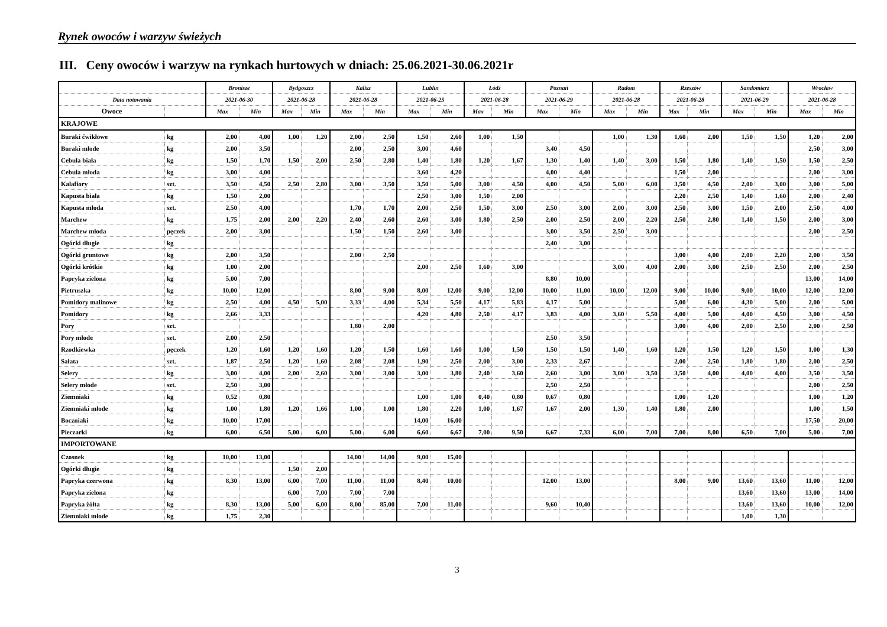Rynek owoców i warzyw świeżych
III. Ceny owoców i warzyw na rynkach hurtowych w dniach: 25.06.2021-30.06.2021r
| | | Bronisze | | Bydgoszcz | | Kalisz | | Lublin | | Łódź | | Poznań | | Radom | | Rzeszów | | Sandomierz | | Wrocław | |
| --- | --- | --- | --- | --- | --- | --- | --- | --- | --- | --- | --- | --- | --- | --- | --- | --- | --- | --- | --- | --- | --- |
| Data notowania | | 2021-06-30 | | 2021-06-28 | | 2021-06-28 | | 2021-06-25 | | 2021-06-28 | | 2021-06-29 | | 2021-06-28 | | 2021-06-28 | | 2021-06-29 | | 2021-06-28 | |
| Owoce | | Max | Min | Max | Min | Max | Min | Max | Min | Max | Min | Max | Min | Max | Min | Max | Min | Max | Min | Max | Min |
| KRAJOWE | | | | | | | | | | | | | | | | | | | | | |
| Buraki ćwikłowe | kg | 2,00 | 4,00 | 1,00 | 1,20 | 2,00 | 2,50 | 1,50 | 2,60 | 1,00 | 1,50 | | | 1,00 | 1,30 | 1,60 | 2,00 | 1,50 | 1,50 | 1,20 | 2,00 |
| Buraki młode | kg | 2,00 | 3,50 | | | 2,00 | 2,50 | 3,00 | 4,60 | | | 3,40 | 4,50 | | | | | | | 2,50 | 3,00 |
| Cebula biała | kg | 1,50 | 1,70 | 1,50 | 2,00 | 2,50 | 2,80 | 1,40 | 1,80 | 1,20 | 1,67 | 1,30 | 1,40 | 1,40 | 3,00 | 1,50 | 1,80 | 1,40 | 1,50 | 1,50 | 2,50 |
| Cebula młoda | kg | 3,00 | 4,00 | | | | | 3,60 | 4,20 | | | 4,00 | 4,40 | | | 1,50 | 2,00 | | | 2,00 | 3,00 |
| Kalafiory | szt. | 3,50 | 4,50 | 2,50 | 2,80 | 3,00 | 3,50 | 3,50 | 5,00 | 3,00 | 4,50 | 4,00 | 4,50 | 5,00 | 6,00 | 3,50 | 4,50 | 2,00 | 3,00 | 3,00 | 5,00 |
| Kapusta biała | kg | 1,50 | 2,00 | | | | | 2,50 | 3,00 | 1,50 | 2,00 | | | | | 2,20 | 2,50 | 1,40 | 1,60 | 2,00 | 2,40 |
| Kapusta młoda | szt. | 2,50 | 4,00 | | | 1,70 | 1,70 | 2,00 | 2,50 | 1,50 | 3,00 | 2,50 | 3,00 | 2,00 | 3,00 | 2,50 | 3,00 | 1,50 | 2,00 | 2,50 | 4,00 |
| Marchew | kg | 1,75 | 2,00 | 2,00 | 2,20 | 2,40 | 2,60 | 2,60 | 3,00 | 1,80 | 2,50 | 2,00 | 2,50 | 2,00 | 2,20 | 2,50 | 2,80 | 1,40 | 1,50 | 2,00 | 3,00 |
| Marchew młoda | pęczek | 2,00 | 3,00 | | | 1,50 | 1,50 | 2,60 | 3,00 | | | 3,00 | 3,50 | 2,50 | 3,00 | | | | | 2,00 | 2,50 |
| Ogórki długie | kg | | | | | | | | | | | 2,40 | 3,00 | | | | | | | | |
| Ogórki gruntowe | kg | 2,00 | 3,50 | | | 2,00 | 2,50 | | | | | | | | | 3,00 | 4,00 | 2,00 | 2,20 | 2,00 | 3,50 |
| Ogórki krótkie | kg | 1,00 | 2,00 | | | | | 2,00 | 2,50 | 1,60 | 3,00 | | | 3,00 | 4,00 | 2,00 | 3,00 | 2,50 | 2,50 | 2,00 | 2,50 |
| Papryka zielona | kg | 5,00 | 7,00 | | | | | | | | | 8,80 | 10,00 | | | | | | | 13,00 | 14,00 |
| Pietruszka | kg | 10,00 | 12,00 | | | 8,00 | 9,00 | 8,00 | 12,00 | 9,00 | 12,00 | 10,00 | 11,00 | 10,00 | 12,00 | 9,00 | 10,00 | 9,00 | 10,00 | 12,00 | 12,00 |
| Pomidory malinowe | kg | 2,50 | 4,00 | 4,50 | 5,00 | 3,33 | 4,00 | 5,34 | 5,50 | 4,17 | 5,83 | 4,17 | 5,00 | | | 5,00 | 6,00 | 4,30 | 5,00 | 2,00 | 5,00 |
| Pomidory | kg | 2,66 | 3,33 | | | | | 4,20 | 4,80 | 2,50 | 4,17 | 3,83 | 4,00 | 3,60 | 5,50 | 4,00 | 5,00 | 4,00 | 4,50 | 3,00 | 4,50 |
| Pory | szt. | | | | | 1,80 | 2,00 | | | | | | | | | 3,00 | 4,00 | 2,00 | 2,50 | 2,00 | 2,50 |
| Pory młode | szt. | 2,00 | 2,50 | | | | | | | | | 2,50 | 3,50 | | | | | | | | |
| Rzodkiewka | pęczek | 1,20 | 1,60 | 1,20 | 1,60 | 1,20 | 1,50 | 1,60 | 1,60 | 1,00 | 1,50 | 1,50 | 1,50 | 1,40 | 1,60 | 1,20 | 1,50 | 1,20 | 1,50 | 1,00 | 1,30 |
| Sałata | szt. | 1,87 | 2,50 | 1,20 | 1,60 | 2,08 | 2,08 | 1,90 | 2,50 | 2,00 | 3,00 | 2,33 | 2,67 | | | 2,00 | 2,50 | 1,80 | 1,80 | 2,00 | 2,50 |
| Selery | kg | 3,00 | 4,00 | 2,00 | 2,60 | 3,00 | 3,00 | 3,00 | 3,80 | 2,40 | 3,60 | 2,60 | 3,00 | 3,00 | 3,50 | 3,50 | 4,00 | 4,00 | 4,00 | 3,50 | 3,50 |
| Selery młode | szt. | 2,50 | 3,00 | | | | | | | | | 2,50 | 2,50 | | | | | | | 2,00 | 2,50 |
| Ziemniaki | kg | 0,52 | 0,80 | | | | | 1,00 | 1,00 | 0,40 | 0,80 | 0,67 | 0,80 | | | 1,00 | 1,20 | | | 1,00 | 1,20 |
| Ziemniaki młode | kg | 1,00 | 1,80 | 1,20 | 1,66 | 1,00 | 1,00 | 1,80 | 2,20 | 1,00 | 1,67 | 1,67 | 2,00 | 1,30 | 1,40 | 1,80 | 2,00 | | | 1,00 | 1,50 |
| Boczniaki | kg | 10,00 | 17,00 | | | | | 14,00 | 16,00 | | | | | | | | | | | 17,50 | 20,00 |
| Pieczarki | kg | 6,00 | 6,50 | 5,00 | 6,00 | 5,00 | 6,00 | 6,60 | 6,67 | 7,00 | 9,50 | 6,67 | 7,33 | 6,00 | 7,00 | 7,00 | 8,00 | 6,50 | 7,00 | 5,00 | 7,00 |
| IMPORTOWANE | | | | | | | | | | | | | | | | | | | | | |
| Czosnek | kg | 10,00 | 13,00 | | | 14,00 | 14,00 | 9,00 | 15,00 | | | | | | | | | | | | |
| Ogórki długie | kg | | | 1,50 | 2,00 | | | | | | | | | | | | | | | | |
| Papryka czerwona | kg | 8,30 | 13,00 | 6,00 | 7,00 | 11,00 | 11,00 | 8,40 | 10,00 | | | 12,00 | 13,00 | | | 8,00 | 9,00 | 13,60 | 13,60 | 11,00 | 12,00 |
| Papryka zielona | kg | | | 6,00 | 7,00 | 7,00 | 7,00 | | | | | | | | | | | 13,60 | 13,60 | 13,00 | 14,00 |
| Papryka żółta | kg | 8,30 | 13,00 | 5,00 | 6,00 | 8,00 | 85,00 | 7,00 | 11,00 | | | 9,60 | 10,40 | | | | | 13,60 | 13,60 | 10,00 | 12,00 |
| Ziemniaki młode | kg | 1,75 | 2,30 | | | | | | | | | | | | | | | 1,00 | 1,30 | | |
3